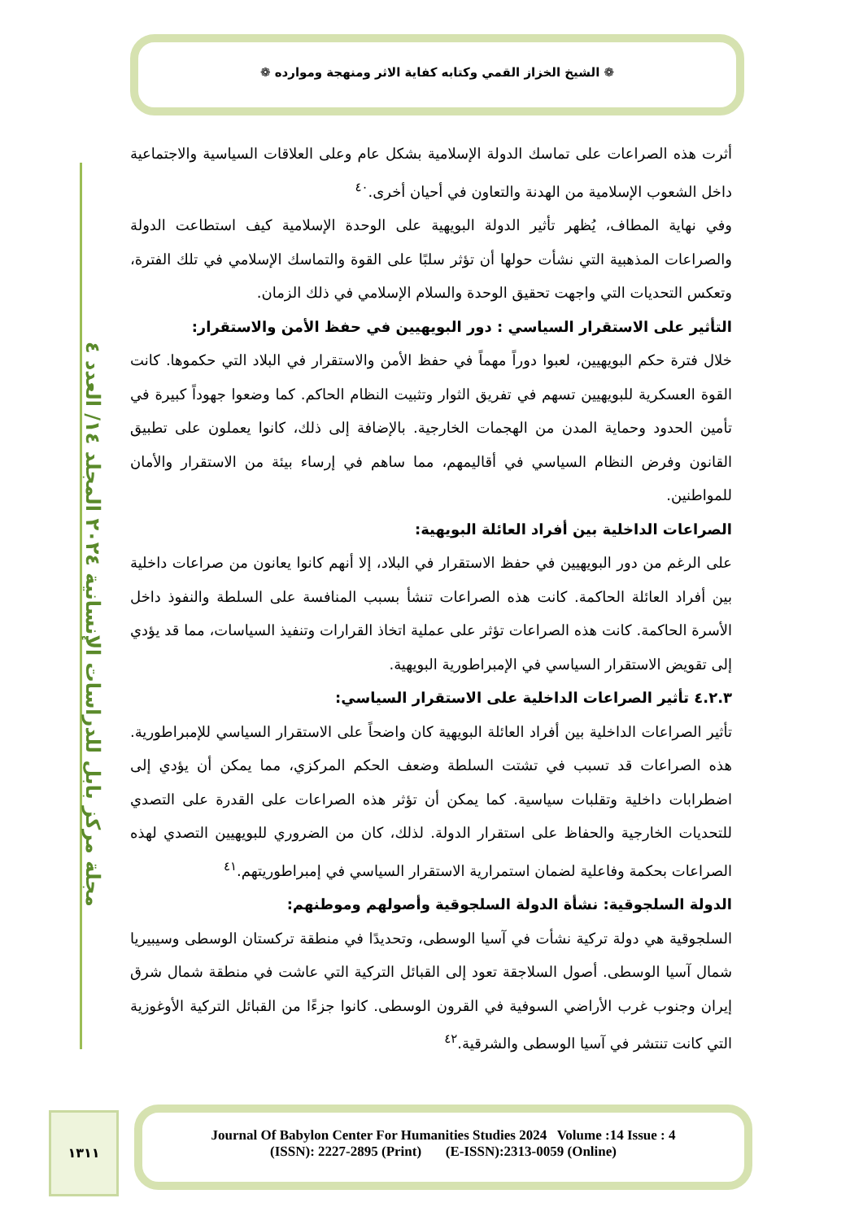❁ الشيخ الخزاز القمي وكتابه كفاية الاثر ومنهجة وموارده ❁
مجلة مركز بابل للدراسات الإنسانية ٢٠٢٤ المجلد ١٤/ العدد ٤
أثرت هذه الصراعات على تماسك الدولة الإسلامية بشكل عام وعلى العلاقات السياسية والاجتماعية داخل الشعوب الإسلامية من الهدنة والتعاون في أحيان أخرى.<sup>٤٠</sup>
وفي نهاية المطاف، يُظهر تأثير الدولة البويهية على الوحدة الإسلامية كيف استطاعت الدولة والصراعات المذهبية التي نشأت حولها أن تؤثر سلبًا على القوة والتماسك الإسلامي في تلك الفترة، وتعكس التحديات التي واجهت تحقيق الوحدة والسلام الإسلامي في ذلك الزمان.
التأثير على الاستقرار السياسي : دور البويهيين في حفظ الأمن والاستقرار:
خلال فترة حكم البويهيين، لعبوا دوراً مهماً في حفظ الأمن والاستقرار في البلاد التي حكموها. كانت القوة العسكرية للبويهيين تسهم في تفريق الثوار وتثبيت النظام الحاكم. كما وضعوا جهوداً كبيرة في تأمين الحدود وحماية المدن من الهجمات الخارجية. بالإضافة إلى ذلك، كانوا يعملون على تطبيق القانون وفرض النظام السياسي في أقاليمهم، مما ساهم في إرساء بيئة من الاستقرار والأمان للمواطنين.
الصراعات الداخلية بين أفراد العائلة البويهية:
على الرغم من دور البويهيين في حفظ الاستقرار في البلاد، إلا أنهم كانوا يعانون من صراعات داخلية بين أفراد العائلة الحاكمة. كانت هذه الصراعات تنشأ بسبب المنافسة على السلطة والنفوذ داخل الأسرة الحاكمة. كانت هذه الصراعات تؤثر على عملية اتخاذ القرارات وتنفيذ السياسات، مما قد يؤدي إلى تقويض الاستقرار السياسي في الإمبراطورية البويهية.
٤.٢.٣ تأثير الصراعات الداخلية على الاستقرار السياسي:
تأثير الصراعات الداخلية بين أفراد العائلة البويهية كان واضحاً على الاستقرار السياسي للإمبراطورية. هذه الصراعات قد تسبب في تشتت السلطة وضعف الحكم المركزي، مما يمكن أن يؤدي إلى اضطرابات داخلية وتقلبات سياسية. كما يمكن أن تؤثر هذه الصراعات على القدرة على التصدي للتحديات الخارجية والحفاظ على استقرار الدولة. لذلك، كان من الضروري للبويهيين التصدي لهذه الصراعات بحكمة وفاعلية لضمان استمرارية الاستقرار السياسي في إمبراطوريتهم.<sup>٤١</sup>
الدولة السلجوقية: نشأة الدولة السلجوقية وأصولهم وموطنهم:
السلجوقية هي دولة تركية نشأت في آسيا الوسطى، وتحديدًا في منطقة تركستان الوسطى وسيبيريا شمال آسيا الوسطى. أصول السلاجقة تعود إلى القبائل التركية التي عاشت في منطقة شمال شرق إيران وجنوب غرب الأراضي السوفية في القرون الوسطى. كانوا جزءًا من القبائل التركية الأوغوزية التي كانت تنتشر في آسيا الوسطى والشرقية.<sup>٤٢</sup>
١٣١١
Journal Of Babylon Center For Humanities Studies 2024 Volume :14 Issue : 4
(ISSN): 2227-2895 (Print) (E-ISSN):2313-0059 (Online)